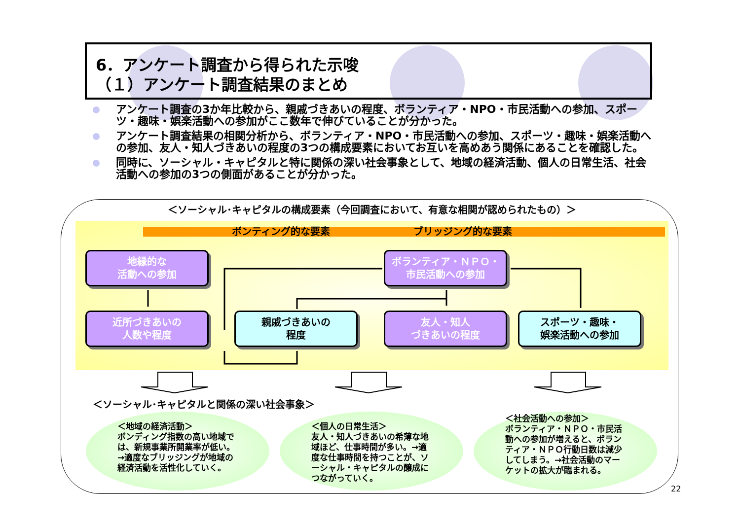6．アンケート調査から得られた示唆
（１）アンケート調査結果のまとめ
アンケート調査の3か年比較から、親戚づきあいの程度、ボランティア・NPO・市民活動への参加、スポーツ・趣味・娯楽活動への参加がここ数年で伸びていることが分かった。
アンケート調査結果の相関分析から、ボランティア・NPO・市民活動への参加、スポーツ・趣味・娯楽活動への参加、友人・知人づきあいの程度の3つの構成要素においてお互いを高めあう関係にあることを確認した。
同時に、ソーシャル・キャピタルと特に関係の深い社会事象として、地域の経済活動、個人の日常生活、社会活動への参加の3つの側面があることが分かった。
＜ソーシャル･キャピタルの構成要素（今回調査において、有意な相関が認められたもの）＞
ボンティング的な要素 ブリッジング的な要素
地縁的な
活動への参加
ボランティア・ＮＰＯ・
市民活動への参加
近所づきあいの
人数や程度
親戚づきあいの
程度
友人・知人
づきあいの程度
スポーツ・趣味・
娯楽活動への参加
＜ソーシャル･キャピタルと関係の深い社会事象＞
＜地域の経済活動＞
ボンディング指数の高い地域では、新規事業所開業率が低い。→適度なブリッジングが地域の経済活動を活性化していく。
＜個人の日常生活＞
友人・知人づきあいの希薄な地域ほど、仕事時間が多い。→適度な仕事時間を持つことが、ソーシャル・キャピタルの醸成につながっていく。
＜社会活動への参加＞
ボランティア・ＮＰＯ・市民活動への参加が増えると、ボランティア・ＮＰＯ行動日数は減少してしまう。→社会活動のマーケットの拡大が臨まれる。
22